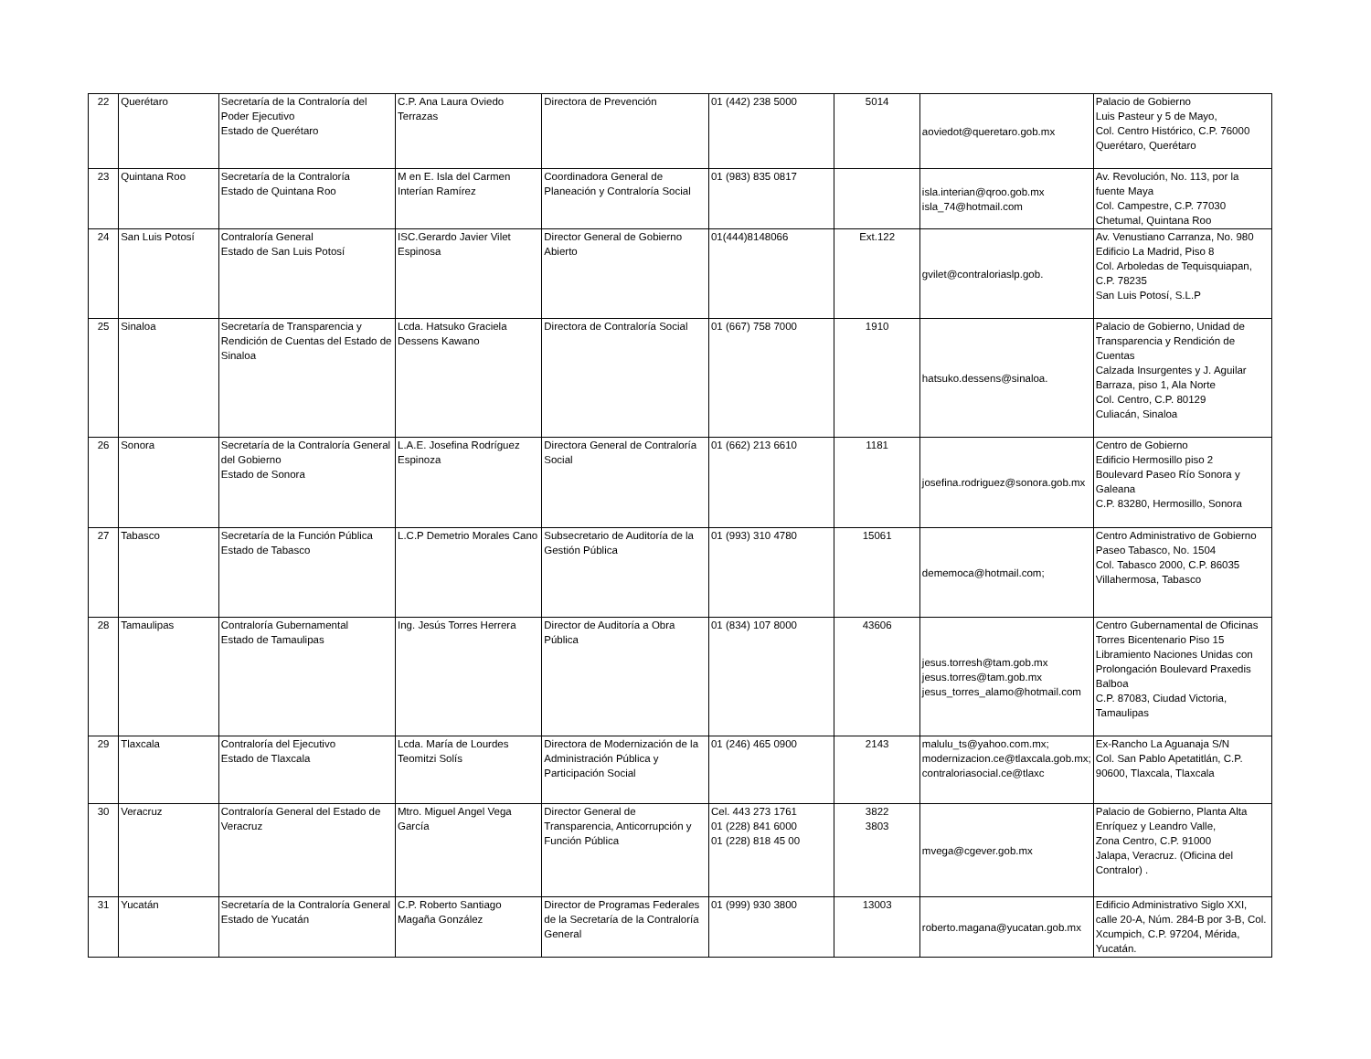| 22 | Querétaro | Secretaría de la Contraloría del Poder Ejecutivo Estado de Querétaro | C.P. Ana Laura Oviedo Terrazas | Directora de Prevención | 01 (442) 238 5000 | 5014 | aoviedot@queretaro.gob.mx | Palacio de Gobierno Luis Pasteur y 5 de Mayo, Col. Centro Histórico, C.P. 76000 Querétaro, Querétaro |
| 23 | Quintana Roo | Secretaría de la Contraloría Estado de Quintana Roo | M en E. Isla del Carmen Interían Ramírez | Coordinadora General de Planeación y Contraloría Social | 01 (983) 835 0817 | | isla.interian@qroo.gob.mx isla_74@hotmail.com | Av. Revolución, No. 113, por la fuente Maya Col. Campestre, C.P. 77030 Chetumal, Quintana Roo |
| 24 | San Luis Potosí | Contraloría General Estado de San Luis Potosí | ISC.Gerardo Javier Vilet Espinosa | Director General de Gobierno Abierto | 01(444)8148066 | Ext.122 | gvilet@contraloriaslp.gob. | Av. Venustiano Carranza, No. 980 Edificio La Madrid, Piso 8 Col. Arboledas de Tequisquiapan, C.P. 78235 San Luis Potosí, S.L.P |
| 25 | Sinaloa | Secretaría de Transparencia y Rendición de Cuentas del Estado de Sinaloa | Lcda. Hatsuko Graciela Dessens Kawano | Directora de Contraloría Social | 01 (667) 758 7000 | 1910 | hatsuko.dessens@sinaloa. | Palacio de Gobierno, Unidad de Transparencia y Rendición de Cuentas Calzada Insurgentes y J. Aguilar Barraza, piso 1, Ala Norte Col. Centro, C.P. 80129 Culiacán, Sinaloa |
| 26 | Sonora | Secretaría de la Contraloría General del Gobierno Estado de Sonora | L.A.E. Josefina Rodríguez Espinoza | Directora General de Contraloría Social | 01 (662) 213 6610 | 1181 | josefina.rodriguez@sonora.gob.mx | Centro de Gobierno Edificio Hermosillo piso 2 Boulevard Paseo Río Sonora y Galeana C.P. 83280, Hermosillo, Sonora |
| 27 | Tabasco | Secretaría de la Función Pública Estado de Tabasco | L.C.P Demetrio Morales Cano | Subsecretario de Auditoría de la Gestión Pública | 01 (993) 310 4780 | 15061 | dememoca@hotmail.com; | Centro Administrativo de Gobierno Paseo Tabasco, No. 1504 Col. Tabasco 2000, C.P. 86035 Villahermosa, Tabasco |
| 28 | Tamaulipas | Contraloría Gubernamental Estado de Tamaulipas | Ing. Jesús Torres Herrera | Director de Auditoría a Obra Pública | 01 (834) 107 8000 | 43606 | jesus.torresh@tam.gob.mx jesus.torres@tam.gob.mx jesus_torres_alamo@hotmail.com | Centro Gubernamental de Oficinas Torres Bicentenario Piso 15 Libramiento Naciones Unidas con Prolongación Boulevard Praxedis Balboa C.P. 87083, Ciudad Victoria, Tamaulipas |
| 29 | Tlaxcala | Contraloría del Ejecutivo Estado de Tlaxcala | Lcda. María de Lourdes Teomitzi Solís | Directora de Modernización de la Administración Pública y Participación Social | 01 (246) 465 0900 | 2143 | malulu_ts@yahoo.com.mx; modernizacion.ce@tlaxcala.gob.mx; contraloriasocial.ce@tlaxc | Ex-Rancho La Aguanaja S/N Col. San Pablo Apetatitlán, C.P. 90600, Tlaxcala, Tlaxcala |
| 30 | Veracruz | Contraloría General del Estado de Veracruz | Mtro. Miguel Angel Vega García | Director General de Transparencia, Anticorrupción y Función Pública | Cel. 443 273 1761 01 (228) 841 6000 01 (228) 818 45 00 | 3822 3803 | mvega@cgever.gob.mx | Palacio de Gobierno, Planta Alta Enríquez y Leandro Valle, Zona Centro, C.P. 91000 Jalapa, Veracruz. (Oficina del Contralor) . |
| 31 | Yucatán | Secretaría de la Contraloría General Estado de Yucatán | C.P. Roberto Santiago Magaña González | Director de Programas Federales de la Secretaría de la Contraloría General | 01 (999) 930 3800 | 13003 | roberto.magana@yucatan.gob.mx | Edificio Administrativo Siglo XXI, calle 20-A, Núm. 284-B por 3-B, Col. Xcumpich, C.P. 97204, Mérida, Yucatán. |